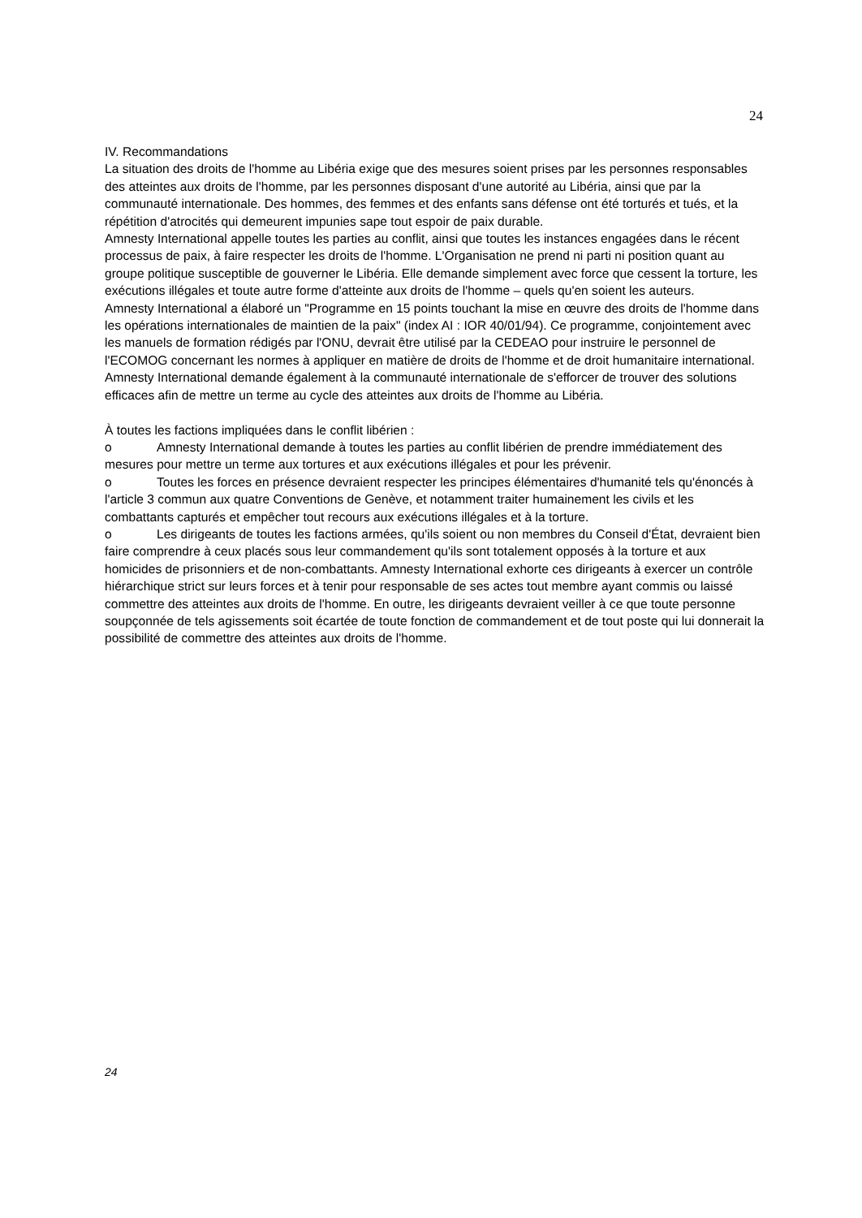24
IV. Recommandations
La situation des droits de l'homme au Libéria exige que des mesures soient prises par les personnes responsables des atteintes aux droits de l'homme, par les personnes disposant d'une autorité au Libéria, ainsi que par la communauté internationale. Des hommes, des femmes et des enfants sans défense ont été torturés et tués, et la répétition d'atrocités qui demeurent impunies sape tout espoir de paix durable.
Amnesty International appelle toutes les parties au conflit, ainsi que toutes les instances engagées dans le récent processus de paix, à faire respecter les droits de l'homme. L'Organisation ne prend ni parti ni position quant au groupe politique susceptible de gouverner le Libéria. Elle demande simplement avec force que cessent la torture, les exécutions illégales et toute autre forme d'atteinte aux droits de l'homme – quels qu'en soient les auteurs.
Amnesty International a élaboré un "Programme en 15 points touchant la mise en œuvre des droits de l'homme dans les opérations internationales de maintien de la paix" (index AI : IOR 40/01/94). Ce programme, conjointement avec les manuels de formation rédigés par l'ONU, devrait être utilisé par la CEDEAO pour instruire le personnel de l'ECOMOG concernant les normes à appliquer en matière de droits de l'homme et de droit humanitaire international.
Amnesty International demande également à la communauté internationale de s'efforcer de trouver des solutions efficaces afin de mettre un terme au cycle des atteintes aux droits de l'homme au Libéria.
À toutes les factions impliquées dans le conflit libérien :
o Amnesty International demande à toutes les parties au conflit libérien de prendre immédiatement des mesures pour mettre un terme aux tortures et aux exécutions illégales et pour les prévenir.
o Toutes les forces en présence devraient respecter les principes élémentaires d'humanité tels qu'énoncés à l'article 3 commun aux quatre Conventions de Genève, et notamment traiter humainement les civils et les combattants capturés et empêcher tout recours aux exécutions illégales et à la torture.
o Les dirigeants de toutes les factions armées, qu'ils soient ou non membres du Conseil d'État, devraient bien faire comprendre à ceux placés sous leur commandement qu'ils sont totalement opposés à la torture et aux homicides de prisonniers et de non-combattants. Amnesty International exhorte ces dirigeants à exercer un contrôle hiérarchique strict sur leurs forces et à tenir pour responsable de ses actes tout membre ayant commis ou laissé commettre des atteintes aux droits de l'homme. En outre, les dirigeants devraient veiller à ce que toute personne soupçonnée de tels agissements soit écartée de toute fonction de commandement et de tout poste qui lui donnerait la possibilité de commettre des atteintes aux droits de l'homme.
24